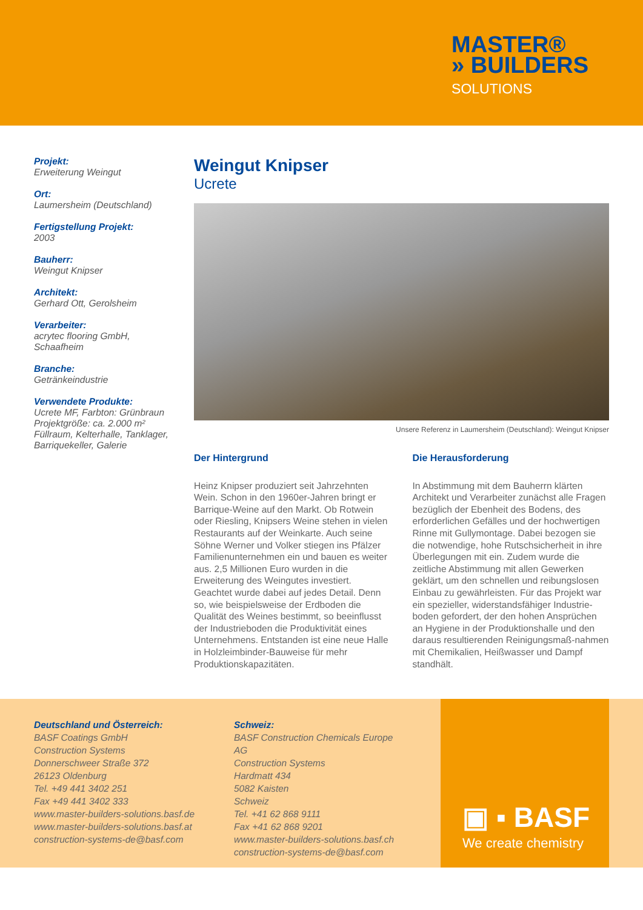MASTER®
» BUILDERS
SOLUTIONS
Projekt:
Erweiterung Weingut
Ort:
Laumersheim (Deutschland)
Fertigstellung Projekt:
2003
Bauherr:
Weingut Knipser
Architekt:
Gerhard Ott, Gerolsheim
Verarbeiter:
acrytec flooring GmbH,
Schaafheim
Branche:
Getränkeindustrie
Verwendete Produkte:
Ucrete MF, Farbton: Grünbraun
Projektgröße: ca. 2.000 m²
Füllraum, Kelterhalle, Tanklager,
Barriquekeller, Galerie
Weingut Knipser
Ucrete
Unsere Referenz in Laumersheim (Deutschland): Weingut Knipser
Der Hintergrund
Heinz Knipser produziert seit Jahrzehnten Wein. Schon in den 1960er-Jahren bringt er Barrique-Weine auf den Markt. Ob Rotwein oder Riesling, Knipsers Weine stehen in vielen Restaurants auf der Weinkarte. Auch seine Söhne Werner und Volker stiegen ins Pfälzer Familienunternehmen ein und bauen es weiter aus. 2,5 Millionen Euro wurden in die Erweiterung des Weingutes investiert. Geachtet wurde dabei auf jedes Detail. Denn so, wie beispielsweise der Erdboden die Qualität des Weines bestimmt, so beeinflusst der Industrieboden die Produktivität eines Unternehmens. Entstanden ist eine neue Halle in Holzleimbinder-Bauweise für mehr Produktionskapazitäten.
Die Herausforderung
In Abstimmung mit dem Bauherrn klärten Architekt und Verarbeiter zunächst alle Fragen bezüglich der Ebenheit des Bodens, des erforderlichen Gefälles und der hochwertigen Rinne mit Gullymontage. Dabei bezogen sie die notwendige, hohe Rutschsicherheit in ihre Überlegungen mit ein. Zudem wurde die zeitliche Abstimmung mit allen Gewerken geklärt, um den schnellen und reibungslosen Einbau zu gewährleisten. Für das Projekt war ein spezieller, widerstandsfähiger Industrie-boden gefordert, der den hohen Ansprüchen an Hygiene in der Produktionshalle und den daraus resultierenden Reinigungsmaß-nahmen mit Chemikalien, Heißwasser und Dampf standhält.
Deutschland und Österreich:
BASF Coatings GmbH
Construction Systems
Donnerschweer Straße 372
26123 Oldenburg
Tel. +49 441 3402 251
Fax +49 441 3402 333
www.master-builders-solutions.basf.de
www.master-builders-solutions.basf.at
construction-systems-de@basf.com
Schweiz:
BASF Construction Chemicals Europe AG
Construction Systems
Hardmatt 434
5082 Kaisten
Schweiz
Tel. +41 62 868 9111
Fax +41 62 868 9201
www.master-builders-solutions.basf.ch
construction-systems-de@basf.com
▣ ▪ BASF
We create chemistry